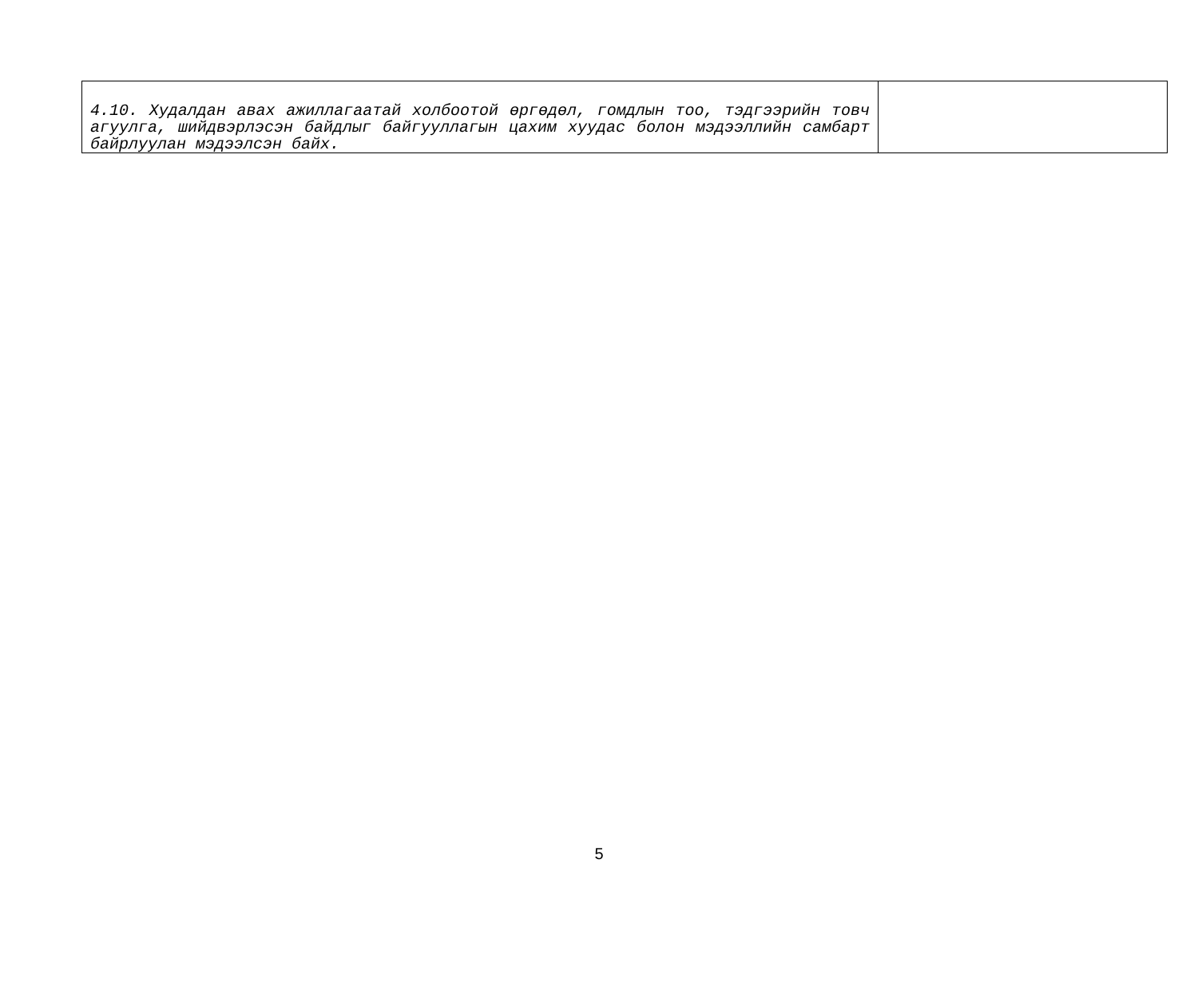| 4.10. Худалдан авах ажиллагаатай холбоотой өргөдөл, гомдлын тоо, тэдгээрийн товч агуулга, шийдвэрлэсэн байдлыг байгууллагын цахим хуудас болон мэдээллийн самбарт байрлуулан мэдээлсэн байх. | |
5